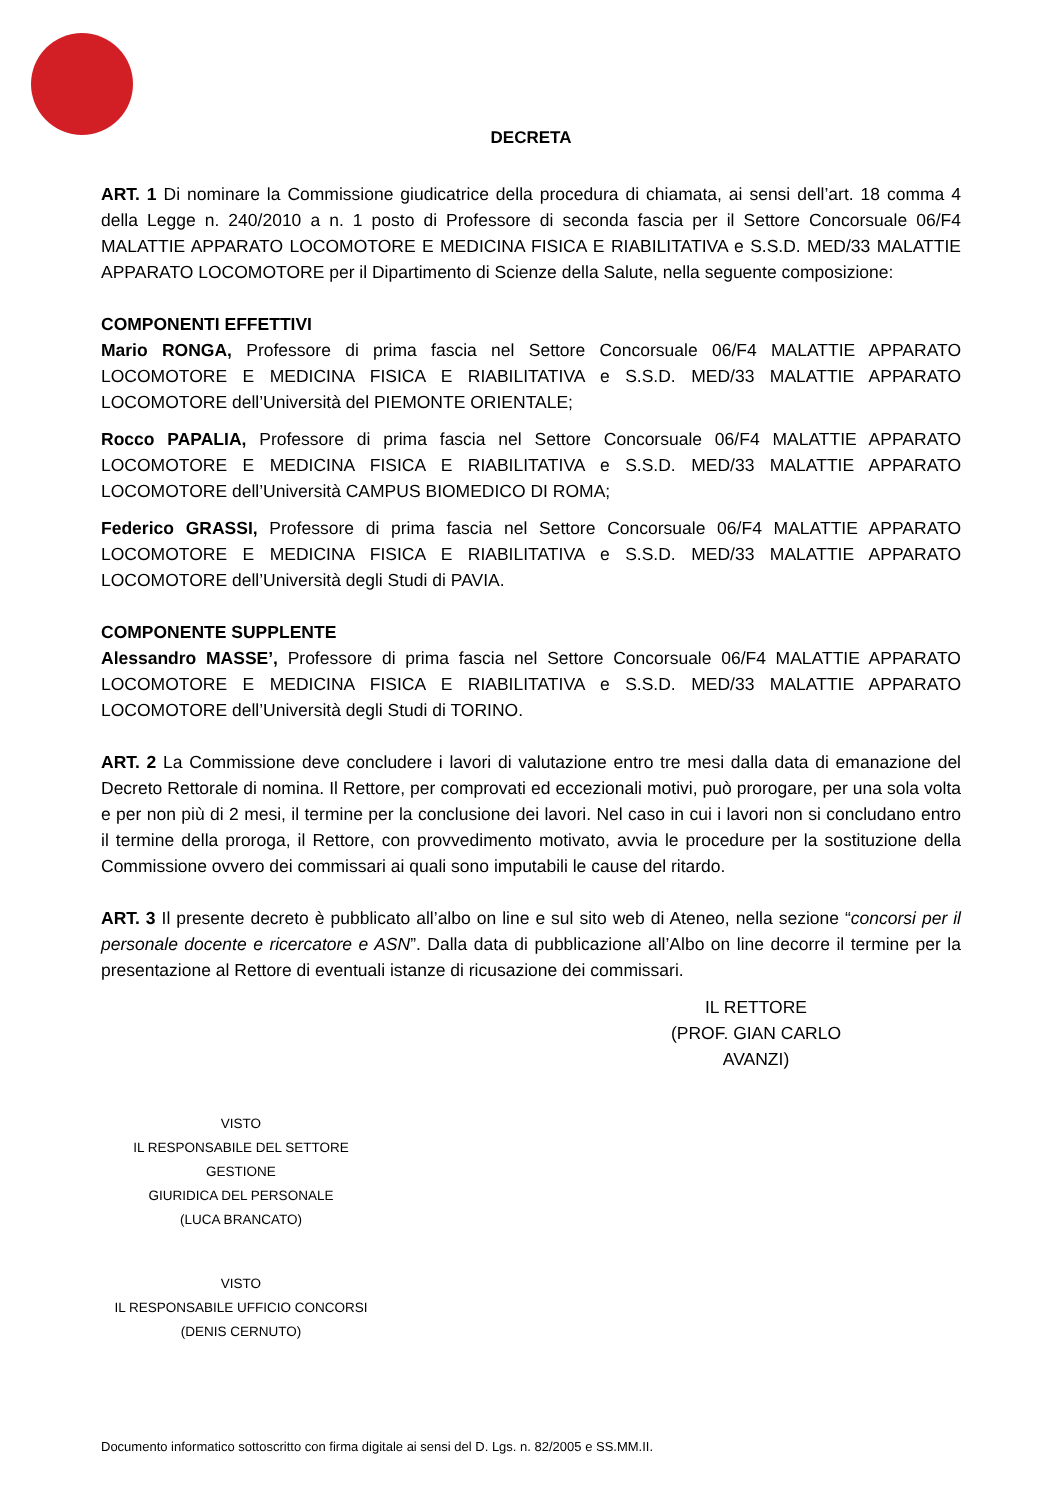DECRETA
ART. 1 Di nominare la Commissione giudicatrice della procedura di chiamata, ai sensi dell’art. 18 comma 4 della Legge n. 240/2010 a n. 1 posto di Professore di seconda fascia per il Settore Concorsuale 06/F4 MALATTIE APPARATO LOCOMOTORE E MEDICINA FISICA E RIABILITATIVA e S.S.D. MED/33 MALATTIE APPARATO LOCOMOTORE per il Dipartimento di Scienze della Salute, nella seguente composizione:
COMPONENTI EFFETTIVI
Mario RONGA, Professore di prima fascia nel Settore Concorsuale 06/F4 MALATTIE APPARATO LOCOMOTORE E MEDICINA FISICA E RIABILITATIVA e S.S.D. MED/33 MALATTIE APPARATO LOCOMOTORE dell’Università del PIEMONTE ORIENTALE;
Rocco PAPALIA, Professore di prima fascia nel Settore Concorsuale 06/F4 MALATTIE APPARATO LOCOMOTORE E MEDICINA FISICA E RIABILITATIVA e S.S.D. MED/33 MALATTIE APPARATO LOCOMOTORE dell’Università CAMPUS BIOMEDICO DI ROMA;
Federico GRASSI, Professore di prima fascia nel Settore Concorsuale 06/F4 MALATTIE APPARATO LOCOMOTORE E MEDICINA FISICA E RIABILITATIVA e S.S.D. MED/33 MALATTIE APPARATO LOCOMOTORE dell’Università degli Studi di PAVIA.
COMPONENTE SUPPLENTE
Alessandro MASSE’, Professore di prima fascia nel Settore Concorsuale 06/F4 MALATTIE APPARATO LOCOMOTORE E MEDICINA FISICA E RIABILITATIVA e S.S.D. MED/33 MALATTIE APPARATO LOCOMOTORE dell’Università degli Studi di TORINO.
ART. 2 La Commissione deve concludere i lavori di valutazione entro tre mesi dalla data di emanazione del Decreto Rettorale di nomina. Il Rettore, per comprovati ed eccezionali motivi, può prorogare, per una sola volta e per non più di 2 mesi, il termine per la conclusione dei lavori. Nel caso in cui i lavori non si concludano entro il termine della proroga, il Rettore, con provvedimento motivato, avvia le procedure per la sostituzione della Commissione ovvero dei commissari ai quali sono imputabili le cause del ritardo.
ART. 3 Il presente decreto è pubblicato all’albo on line e sul sito web di Ateneo, nella sezione “concorsi per il personale docente e ricercatore e ASN”. Dalla data di pubblicazione all’Albo on line decorre il termine per la presentazione al Rettore di eventuali istanze di ricusazione dei commissari.
IL RETTORE
(PROF. GIAN CARLO AVANZI)
VISTO
IL RESPONSABILE DEL SETTORE GESTIONE
GIURIDICA DEL PERSONALE
(LUCA BRANCATO)
VISTO
IL RESPONSABILE UFFICIO CONCORSI
(DENIS CERNUTO)
Documento informatico sottoscritto con firma digitale ai sensi del D. Lgs. n. 82/2005 e SS.MM.II.